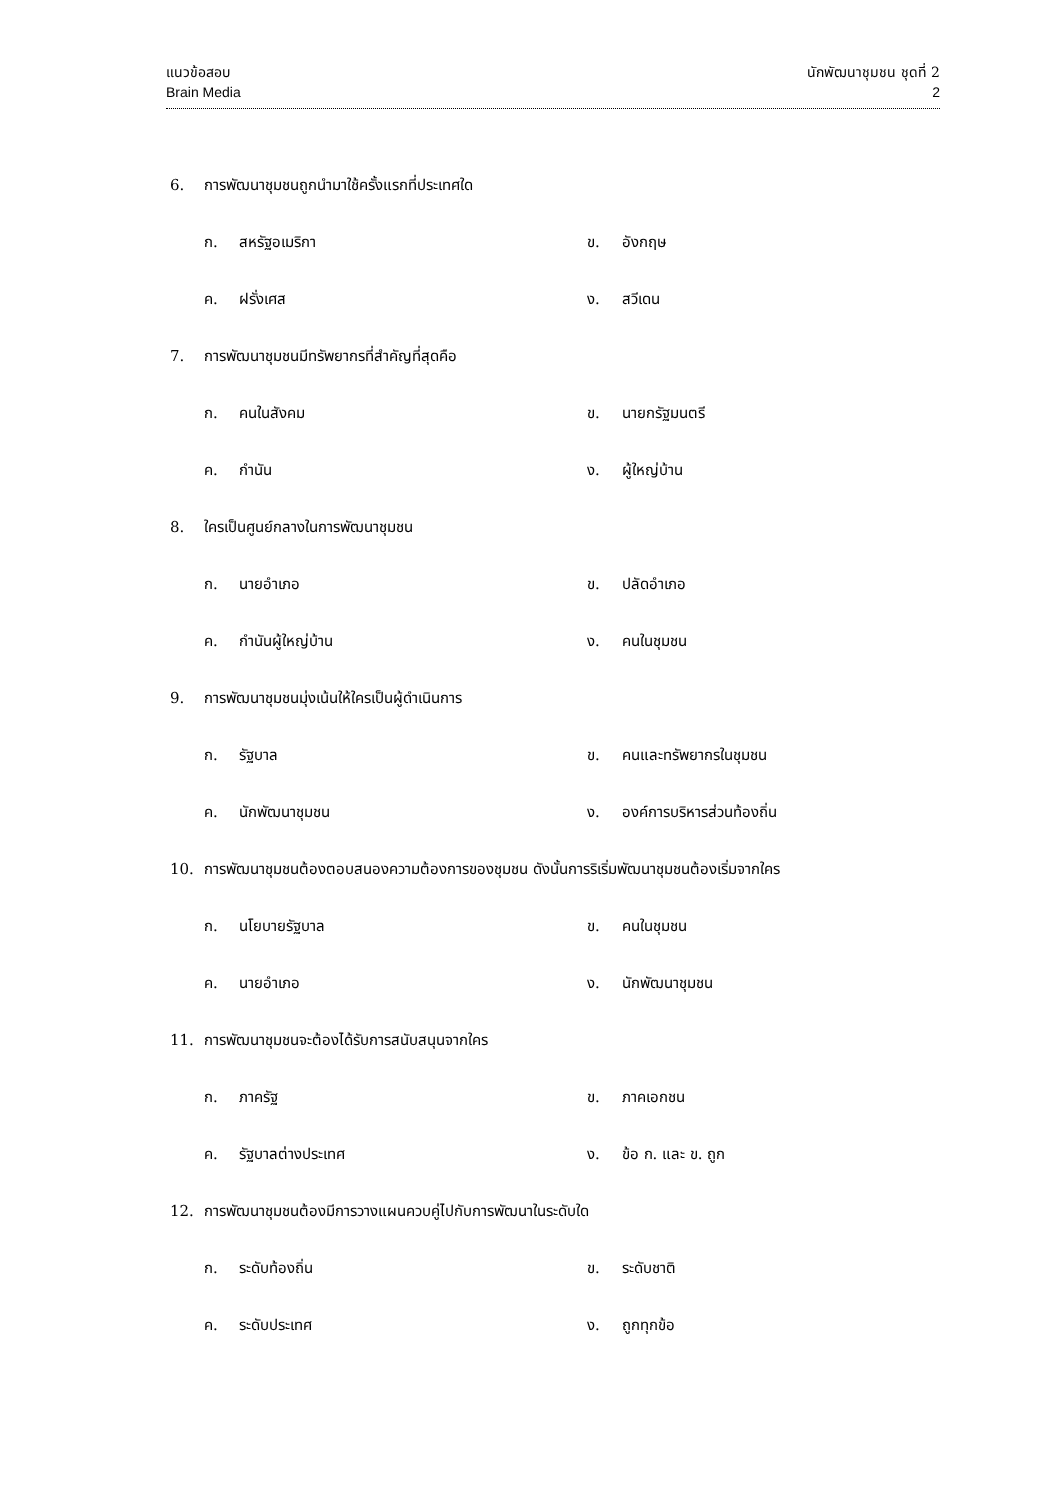แนวข้อสอบ นักพัฒนาชุมชน ชุดที่ 2
Brain Media 2
6. การพัฒนาชุมชนถูกนำมาใช้ครั้งแรกที่ประเทศใด
ก. สหรัฐอเมริกา ข. อังกฤษ
ค. ฝรั่งเศส ง. สวีเดน
7. การพัฒนาชุมชนมีทรัพยากรที่สำคัญที่สุดคือ
ก. คนในสังคม ข. นายกรัฐมนตรี
ค. กำนัน ง. ผู้ใหญ่บ้าน
8. ใครเป็นศูนย์กลางในการพัฒนาชุมชน
ก. นายอำเภอ ข. ปลัดอำเภอ
ค. กำนันผู้ใหญ่บ้าน ง. คนในชุมชน
9. การพัฒนาชุมชนมุ่งเน้นให้ใครเป็นผู้ดำเนินการ
ก. รัฐบาล ข. คนและทรัพยากรในชุมชน
ค. นักพัฒนาชุมชน ง. องค์การบริหารส่วนท้องถิ่น
10. การพัฒนาชุมชนต้องตอบสนองความต้องการของชุมชน ดังนั้นการริเริ่มพัฒนาชุมชนต้องเริ่มจากใคร
ก. นโยบายรัฐบาล ข. คนในชุมชน
ค. นายอำเภอ ง. นักพัฒนาชุมชน
11. การพัฒนาชุมชนจะต้องได้รับการสนับสนุนจากใคร
ก. ภาครัฐ ข. ภาคเอกชน
ค. รัฐบาลต่างประเทศ ง. ข้อ ก. และ ข. ถูก
12. การพัฒนาชุมชนต้องมีการวางแผนควบคู่ไปกับการพัฒนาในระดับใด
ก. ระดับท้องถิ่น ข. ระดับชาติ
ค. ระดับประเทศ ง. ถูกทุกข้อ